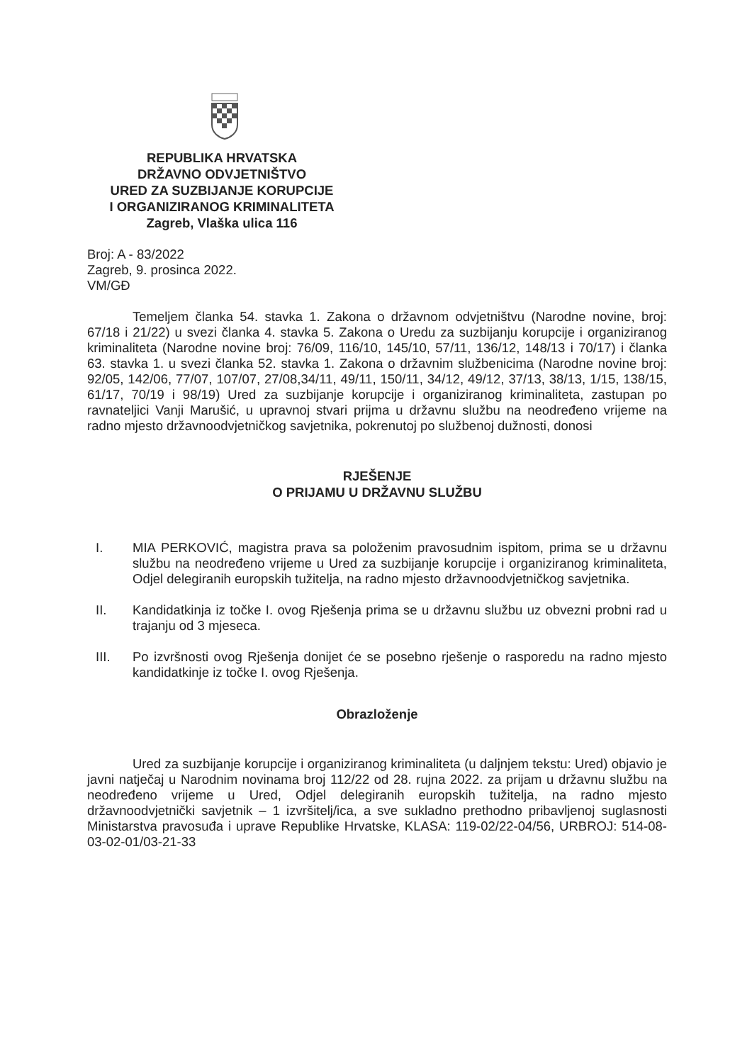REPUBLIKA HRVATSKA
DRŽAVNO ODVJETNIŠTVO
URED ZA SUZBIJANJE KORUPCIJE
I ORGANIZIRANOG KRIMINALITETA
Zagreb, Vlaška ulica 116
Broj: A - 83/2022
Zagreb, 9. prosinca 2022.
VM/GĐ
Temeljem članka 54. stavka 1. Zakona o državnom odvjetništvu (Narodne novine, broj: 67/18 i 21/22) u svezi članka 4. stavka 5. Zakona o Uredu za suzbijanju korupcije i organiziranog kriminaliteta (Narodne novine broj: 76/09, 116/10, 145/10, 57/11, 136/12, 148/13 i 70/17) i članka 63. stavka 1. u svezi članka 52. stavka 1. Zakona o državnim službenicima (Narodne novine broj: 92/05, 142/06, 77/07, 107/07, 27/08,34/11, 49/11, 150/11, 34/12, 49/12, 37/13, 38/13, 1/15, 138/15, 61/17, 70/19 i 98/19) Ured za suzbijanje korupcije i organiziranog kriminaliteta, zastupan po ravnateljici Vanji Marušić, u upravnoj stvari prijma u državnu službu na neodređeno vrijeme na radno mjesto državnoodvjetničkog savjetnika, pokrenutoj po službenoj dužnosti, donosi
RJEŠENJE
O PRIJAMU U DRŽAVNU SLUŽBU
I. MIA PERKOVIĆ, magistra prava sa položenim pravosudnim ispitom, prima se u državnu službu na neodređeno vrijeme u Ured za suzbijanje korupcije i organiziranog kriminaliteta, Odjel delegiranih europskih tužitelja, na radno mjesto državnoodvjetničkog savjetnika.
II. Kandidatkinja iz točke I. ovog Rješenja prima se u državnu službu uz obvezni probni rad u trajanju od 3 mjeseca.
III. Po izvršnosti ovog Rješenja donijet će se posebno rješenje o rasporedu na radno mjesto kandidatkinje iz točke I. ovog Rješenja.
Obrazloženje
Ured za suzbijanje korupcije i organiziranog kriminaliteta (u daljnjem tekstu: Ured) objavio je javni natječaj u Narodnim novinama broj 112/22 od 28. rujna 2022. za prijam u državnu službu na neodređeno vrijeme u Ured, Odjel delegiranih europskih tužitelja, na radno mjesto državnoodvjetnički savjetnik – 1 izvršitelj/ica, a sve sukladno prethodno pribavljenoj suglasnosti Ministarstva pravosuđa i uprave Republike Hrvatske, KLASA: 119-02/22-04/56, URBROJ: 514-08-03-02-01/03-21-33